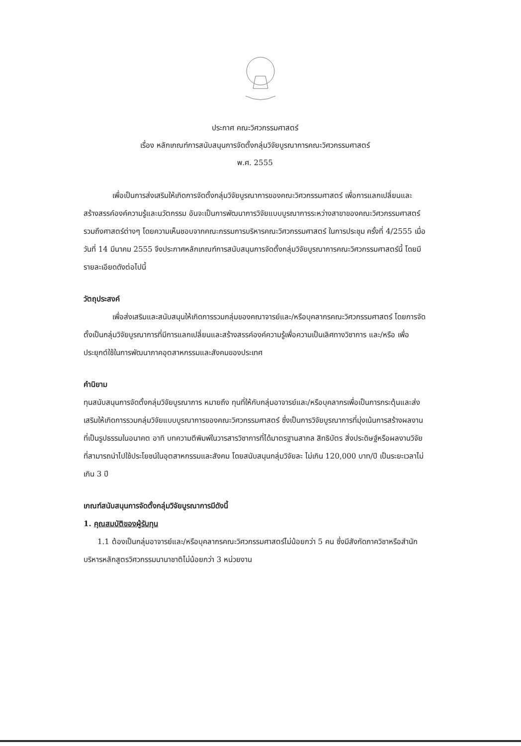ประกาศ คณะวิศวกรรมศาสตร์
เรื่อง หลักเกณฑ์การสนับสนุนการจัดตั้งกลุ่มวิจัยบูรณาการคณะวิศวกรรมศาสตร์
พ.ศ. 2555
เพื่อเป็นการส่งเสริมให้เกิดการจัดตั้งกลุ่มวิจัยบูรณาการของคณะวิศวกรรมศาสตร์ เพื่อการแลกเปลี่ยนและสร้างสรรค์องค์ความรู้และนวัตกรรม อันจะเป็นการพัฒนาการวิจัยแบบบูรณาการระหว่างสาขาของคณะวิศวกรรมศาสตร์ รวมถึงศาสตร์ต่างๆ โดยความเห็นชอบจากคณะกรรมการบริหารคณะวิศวกรรมศาสตร์ ในการประชุม ครั้งที่ 4/2555 เมื่อวันที่ 14 มีนาคม 2555 จึงประกาศหลักเกณฑ์การสนับสนุนการจัดตั้งกลุ่มวิจัยบูรณาการคณะวิศวกรรมศาสตร์นี้ โดยมีรายละเอียดดังต่อไปนี้
วัตถุประสงค์
เพื่อส่งเสริมและสนับสนุนให้เกิดการรวมกลุ่มของคณาจารย์และ/หรือบุคลากรคณะวิศวกรรมศาสตร์ โดยการจัดตั้งเป็นกลุ่มวิจัยบูรณาการที่มีการแลกเปลี่ยนและสร้างสรรค์องค์ความรู้เพื่อความเป็นเลิศทางวิชาการ และ/หรือ เพื่อประยุกต์ใช้ในการพัฒนาภาคอุตสาหกรรมและสังคมของประเทศ
คำนิยาม
ทุนสนับสนุนการจัดตั้งกลุ่มวิจัยบูรณาการ หมายถึง ทุนที่ให้กับกลุ่มอาจารย์และ/หรือบุคลากรเพื่อเป็นการกระตุ้นและส่งเสริมให้เกิดการรวมกลุ่มวิจัยแบบบูรณาการของคณะวิศวกรรมศาสตร์ ซึ่งเป็นการวิจัยบูรณาการที่มุ่งเน้นการสร้างผลงานที่เป็นรูปธรรมในอนาคต อาทิ บทความตีพิมพ์ในวารสารวิชาการที่ได้มาตรฐานสากล สิทธิบัตร สิ่งประดิษฐ์หรือผลงานวิจัยที่สามารถนำไปใช้ประโยชน์ในอุตสาหกรรมและสังคม โดยสนับสนุนกลุ่มวิจัยละ ไม่เกิน 120,000 บาท/ปี เป็นระยะเวลาไม่เกิน 3 ปี
เกณฑ์สนับสนุนการจัดตั้งกลุ่มวิจัยบูรณาการมีดังนี้
1. คุณสมบัติของผู้รับทุน
1.1 ต้องเป็นกลุ่มอาจารย์และ/หรือบุคลากรคณะวิศวกรรมศาสตร์ไม่น้อยกว่า 5 คน ซึ่งมีสังกัดภาควิชาหรือสำนักบริหารหลักสูตรวิศวกรรมนานาชาติไม่น้อยกว่า 3 หน่วยงาน